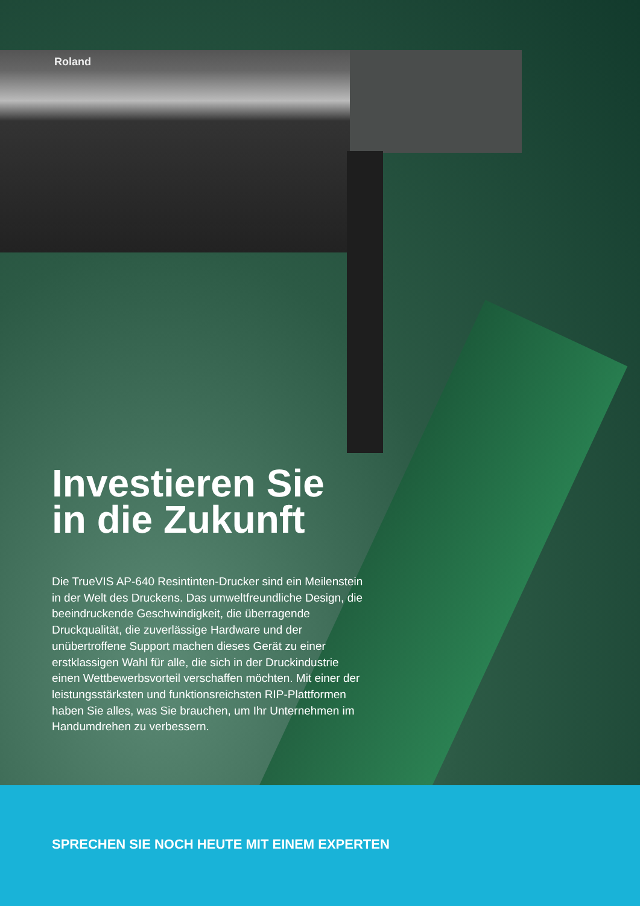Roland
Investieren Sie in die Zukunft
Die TrueVIS AP-640 Resintinten-Drucker sind ein Meilenstein in der Welt des Druckens. Das umweltfreundliche Design, die beeindruckende Geschwindigkeit, die überragende Druckqualität, die zuverlässige Hardware und der unübertroffene Support machen dieses Gerät zu einer erstklassigen Wahl für alle, die sich in der Druckindustrie einen Wettbewerbsvorteil verschaffen möchten. Mit einer der leistungsstärksten und funktionsreichsten RIP-Plattformen haben Sie alles, was Sie brauchen, um Ihr Unternehmen im Handumdrehen zu verbessern.
SPRECHEN SIE NOCH HEUTE MIT EINEM EXPERTEN